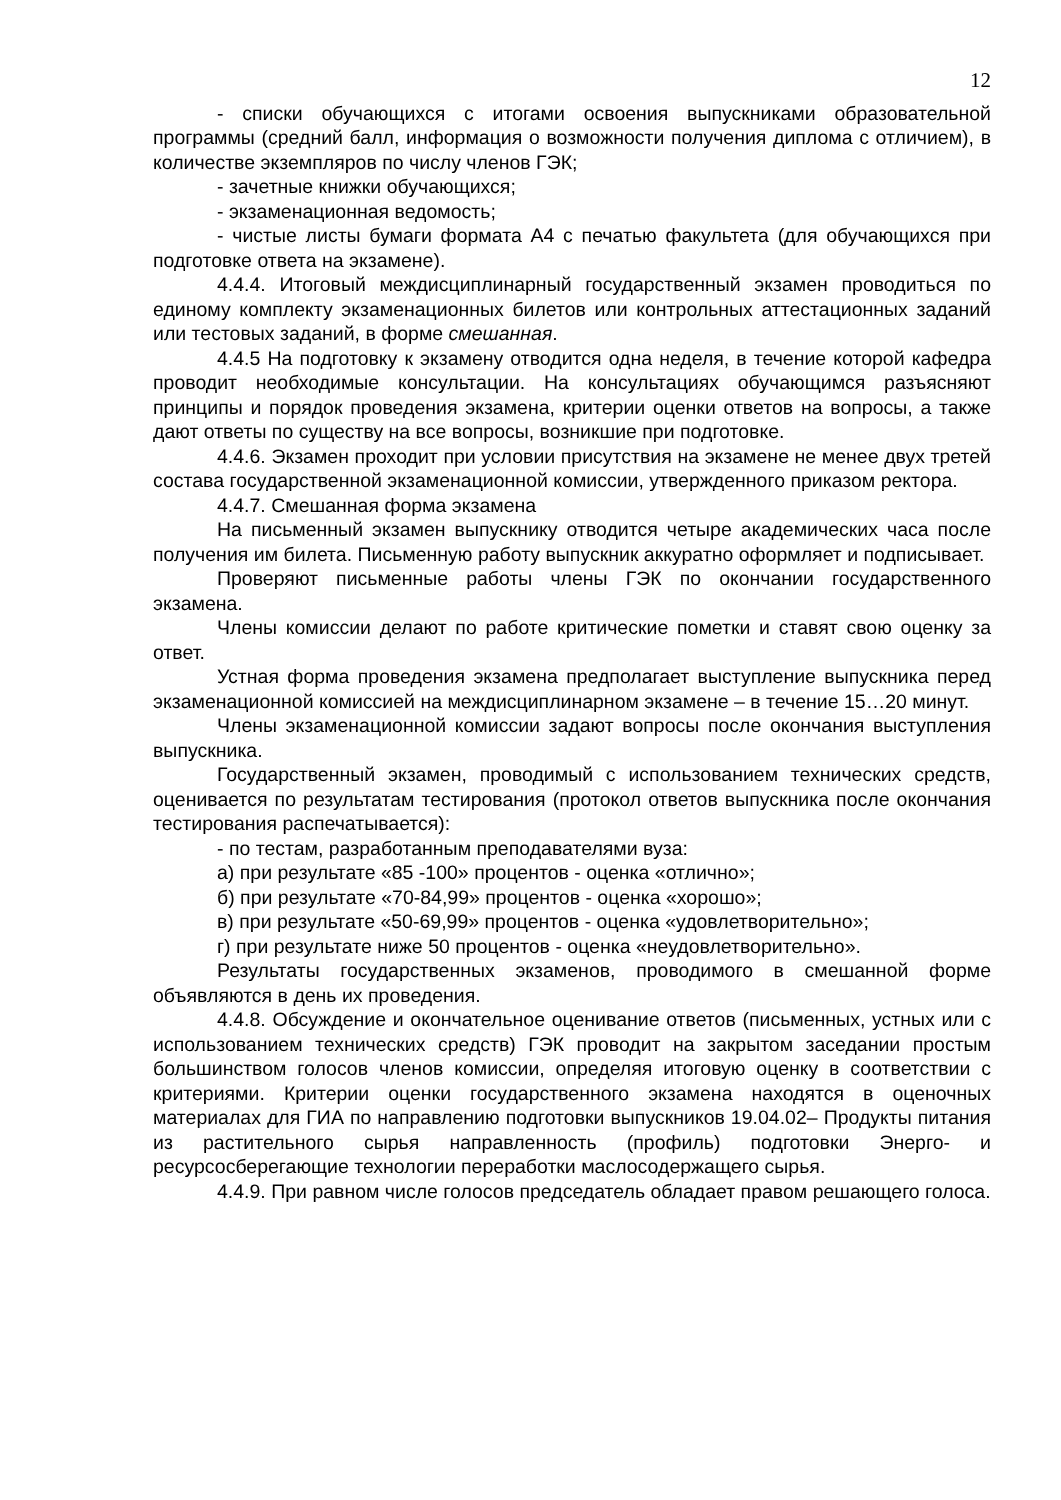12
- списки обучающихся с итогами освоения выпускниками образовательной программы (средний балл, информация о возможности получения диплома с отличием), в количестве экземпляров по числу членов ГЭК;
- зачетные книжки обучающихся;
- экзаменационная ведомость;
- чистые листы бумаги формата А4 с печатью факультета (для обучающихся при подготовке ответа на экзамене).
4.4.4. Итоговый междисциплинарный государственный экзамен проводиться по единому комплекту экзаменационных билетов или контрольных аттестационных заданий или тестовых заданий, в форме смешанная.
4.4.5 На подготовку к экзамену отводится одна неделя, в течение которой кафедра проводит необходимые консультации. На консультациях обучающимся разъясняют принципы и порядок проведения экзамена, критерии оценки ответов на вопросы, а также дают ответы по существу на все вопросы, возникшие при подготовке.
4.4.6. Экзамен проходит при условии присутствия на экзамене не менее двух третей состава государственной экзаменационной комиссии, утвержденного приказом ректора.
4.4.7. Смешанная форма экзамена
На письменный экзамен выпускнику отводится четыре академических часа после получения им билета. Письменную работу выпускник аккуратно оформляет и подписывает.
Проверяют письменные работы члены ГЭК по окончании государственного экзамена.
Члены комиссии делают по работе критические пометки и ставят свою оценку за ответ.
Устная форма проведения экзамена предполагает выступление выпускника перед экзаменационной комиссией на междисциплинарном экзамене – в течение 15…20 минут.
Члены экзаменационной комиссии задают вопросы после окончания выступления выпускника.
Государственный экзамен, проводимый с использованием технических средств, оценивается по результатам тестирования (протокол ответов выпускника после окончания тестирования распечатывается):
- по тестам, разработанным преподавателями вуза:
а) при результате «85 -100» процентов - оценка «отлично»;
б) при результате «70-84,99» процентов - оценка «хорошо»;
в) при результате «50-69,99» процентов - оценка «удовлетворительно»;
г) при результате ниже 50 процентов - оценка «неудовлетворительно».
Результаты государственных экзаменов, проводимого в смешанной форме объявляются в день их проведения.
4.4.8. Обсуждение и окончательное оценивание ответов (письменных, устных или с использованием технических средств) ГЭК проводит на закрытом заседании простым большинством голосов членов комиссии, определяя итоговую оценку в соответствии с критериями. Критерии оценки государственного экзамена находятся в оценочных материалах для ГИА по направлению подготовки выпускников 19.04.02– Продукты питания из растительного сырья направленность (профиль) подготовки Энерго- и ресурсосберегающие технологии переработки маслосодержащего сырья.
4.4.9. При равном числе голосов председатель обладает правом решающего голоса.